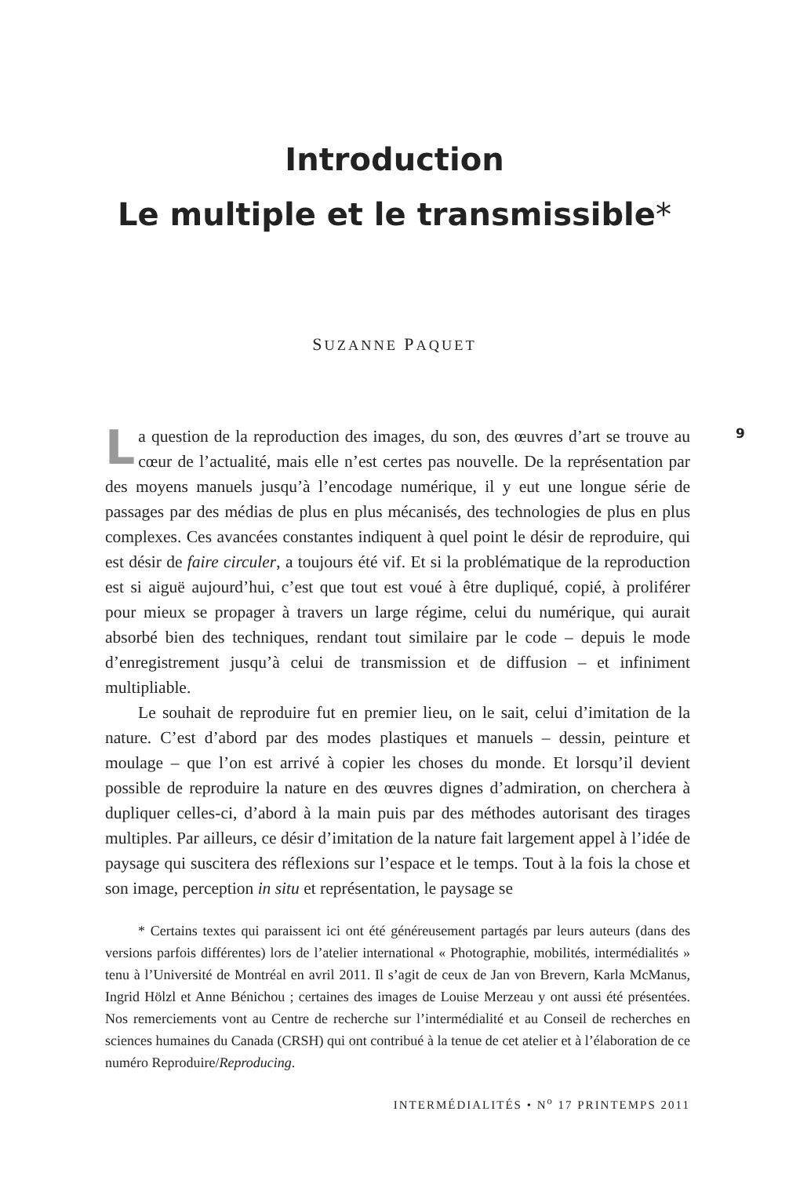Introduction
Le multiple et le transmissible*
SUZANNE PAQUET
9
La question de la reproduction des images, du son, des œuvres d’art se trouve au cœur de l’actualité, mais elle n’est certes pas nouvelle. De la représentation par des moyens manuels jusqu’à l’encodage numérique, il y eut une longue série de passages par des médias de plus en plus mécanisés, des technologies de plus en plus complexes. Ces avancées constantes indiquent à quel point le désir de reproduire, qui est désir de faire circuler, a toujours été vif. Et si la problématique de la reproduction est si aiguë aujourd’hui, c’est que tout est voué à être dupliqué, copié, à proliférer pour mieux se propager à travers un large régime, celui du numérique, qui aurait absorbé bien des techniques, rendant tout similaire par le code – depuis le mode d’enregistrement jusqu’à celui de transmission et de diffusion – et infiniment multipliable.
Le souhait de reproduire fut en premier lieu, on le sait, celui d’imitation de la nature. C’est d’abord par des modes plastiques et manuels – dessin, peinture et moulage – que l’on est arrivé à copier les choses du monde. Et lorsqu’il devient possible de reproduire la nature en des œuvres dignes d’admiration, on cherchera à dupliquer celles-ci, d’abord à la main puis par des méthodes autorisant des tirages multiples. Par ailleurs, ce désir d’imitation de la nature fait largement appel à l’idée de paysage qui suscitera des réflexions sur l’espace et le temps. Tout à la fois la chose et son image, perception in situ et représentation, le paysage se
* Certains textes qui paraissent ici ont été généreusement partagés par leurs auteurs (dans des versions parfois différentes) lors de l’atelier international « Photographie, mobilités, intermédialités » tenu à l’Université de Montréal en avril 2011. Il s’agit de ceux de Jan von Brevern, Karla McManus, Ingrid Hölzl et Anne Bénichou ; certaines des images de Louise Merzeau y ont aussi été présentées. Nos remerciements vont au Centre de recherche sur l’intermédialité et au Conseil de recherches en sciences humaines du Canada (CRSH) qui ont contribué à la tenue de cet atelier et à l’élaboration de ce numéro Reproduire/Reproducing.
INTERMÉDIALITÉS • N<sup>o</sup> 17 PRINTEMPS 2011